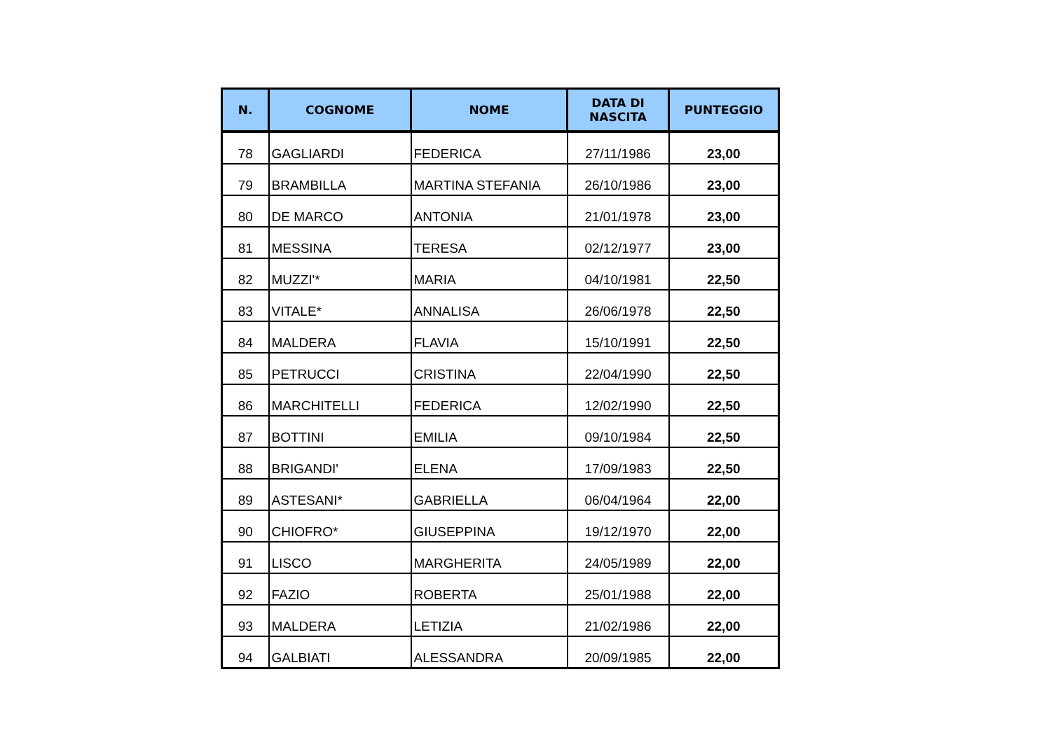| N. | COGNOME | NOME | DATA DI NASCITA | PUNTEGGIO |
| --- | --- | --- | --- | --- |
| 78 | GAGLIARDI | FEDERICA | 27/11/1986 | 23,00 |
| 79 | BRAMBILLA | MARTINA STEFANIA | 26/10/1986 | 23,00 |
| 80 | DE MARCO | ANTONIA | 21/01/1978 | 23,00 |
| 81 | MESSINA | TERESA | 02/12/1977 | 23,00 |
| 82 | MUZZI'* | MARIA | 04/10/1981 | 22,50 |
| 83 | VITALE* | ANNALISA | 26/06/1978 | 22,50 |
| 84 | MALDERA | FLAVIA | 15/10/1991 | 22,50 |
| 85 | PETRUCCI | CRISTINA | 22/04/1990 | 22,50 |
| 86 | MARCHITELLI | FEDERICA | 12/02/1990 | 22,50 |
| 87 | BOTTINI | EMILIA | 09/10/1984 | 22,50 |
| 88 | BRIGANDI' | ELENA | 17/09/1983 | 22,50 |
| 89 | ASTESANI* | GABRIELLA | 06/04/1964 | 22,00 |
| 90 | CHIOFRO* | GIUSEPPINA | 19/12/1970 | 22,00 |
| 91 | LISCO | MARGHERITA | 24/05/1989 | 22,00 |
| 92 | FAZIO | ROBERTA | 25/01/1988 | 22,00 |
| 93 | MALDERA | LETIZIA | 21/02/1986 | 22,00 |
| 94 | GALBIATI | ALESSANDRA | 20/09/1985 | 22,00 |